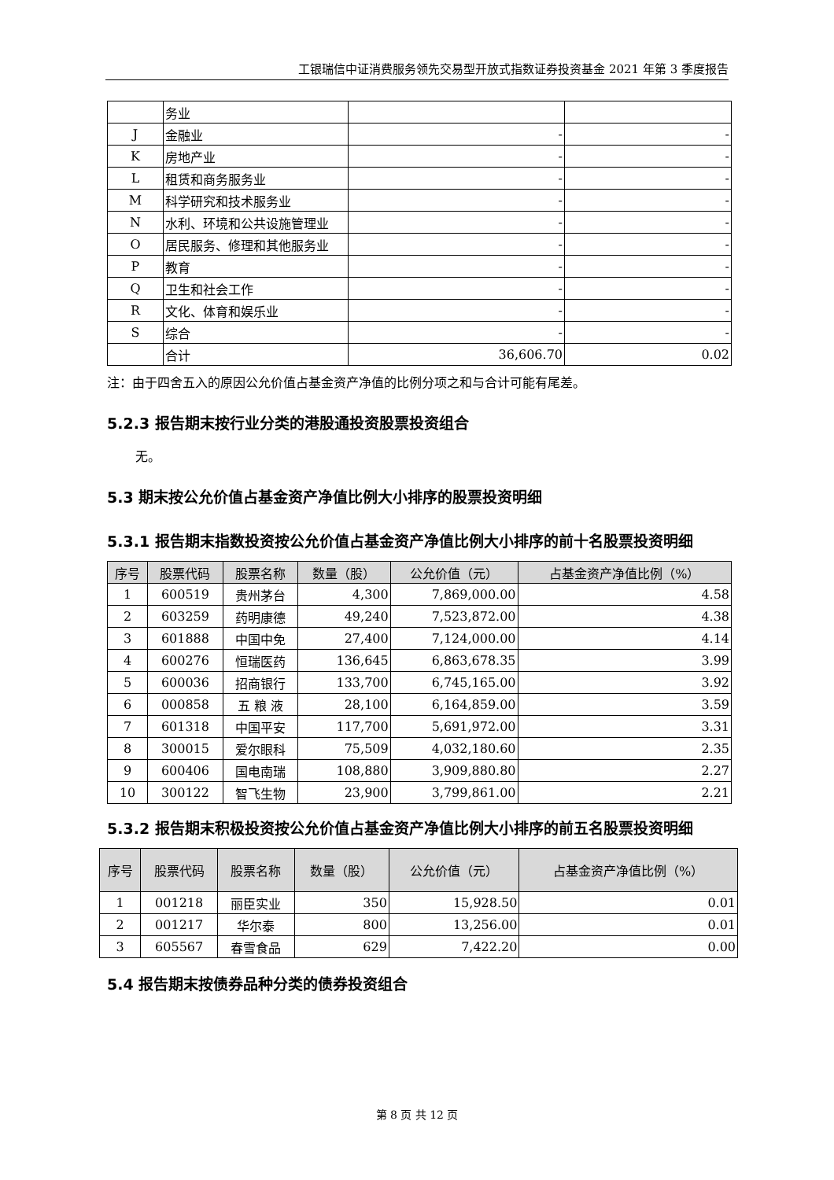工银瑞信中证消费服务领先交易型开放式指数证券投资基金 2021 年第 3 季度报告
| | 务业 | | |
| J | 金融业 | - | - |
| K | 房地产业 | - | - |
| L | 租赁和商务服务业 | - | - |
| M | 科学研究和技术服务业 | - | - |
| N | 水利、环境和公共设施管理业 | - | - |
| O | 居民服务、修理和其他服务业 | - | - |
| P | 教育 | - | - |
| Q | 卫生和社会工作 | - | - |
| R | 文化、体育和娱乐业 | - | - |
| S | 综合 | - | - |
| | 合计 | 36,606.70 | 0.02 |
注：由于四舍五入的原因公允价值占基金资产净值的比例分项之和与合计可能有尾差。
5.2.3 报告期末按行业分类的港股通投资股票投资组合
无。
5.3 期末按公允价值占基金资产净值比例大小排序的股票投资明细
5.3.1 报告期末指数投资按公允价值占基金资产净值比例大小排序的前十名股票投资明细
| 序号 | 股票代码 | 股票名称 | 数量（股） | 公允价值（元） | 占基金资产净值比例（%） |
| --- | --- | --- | --- | --- | --- |
| 1 | 600519 | 贵州茅台 | 4,300 | 7,869,000.00 | 4.58 |
| 2 | 603259 | 药明康德 | 49,240 | 7,523,872.00 | 4.38 |
| 3 | 601888 | 中国中免 | 27,400 | 7,124,000.00 | 4.14 |
| 4 | 600276 | 恒瑞医药 | 136,645 | 6,863,678.35 | 3.99 |
| 5 | 600036 | 招商银行 | 133,700 | 6,745,165.00 | 3.92 |
| 6 | 000858 | 五 粮 液 | 28,100 | 6,164,859.00 | 3.59 |
| 7 | 601318 | 中国平安 | 117,700 | 5,691,972.00 | 3.31 |
| 8 | 300015 | 爱尔眼科 | 75,509 | 4,032,180.60 | 2.35 |
| 9 | 600406 | 国电南瑞 | 108,880 | 3,909,880.80 | 2.27 |
| 10 | 300122 | 智飞生物 | 23,900 | 3,799,861.00 | 2.21 |
5.3.2 报告期末积极投资按公允价值占基金资产净值比例大小排序的前五名股票投资明细
| 序号 | 股票代码 | 股票名称 | 数量（股） | 公允价值（元） | 占基金资产净值比例（%） |
| --- | --- | --- | --- | --- | --- |
| 1 | 001218 | 丽臣实业 | 350 | 15,928.50 | 0.01 |
| 2 | 001217 | 华尔泰 | 800 | 13,256.00 | 0.01 |
| 3 | 605567 | 春雪食品 | 629 | 7,422.20 | 0.00 |
5.4 报告期末按债券品种分类的债券投资组合
第 8 页 共 12 页